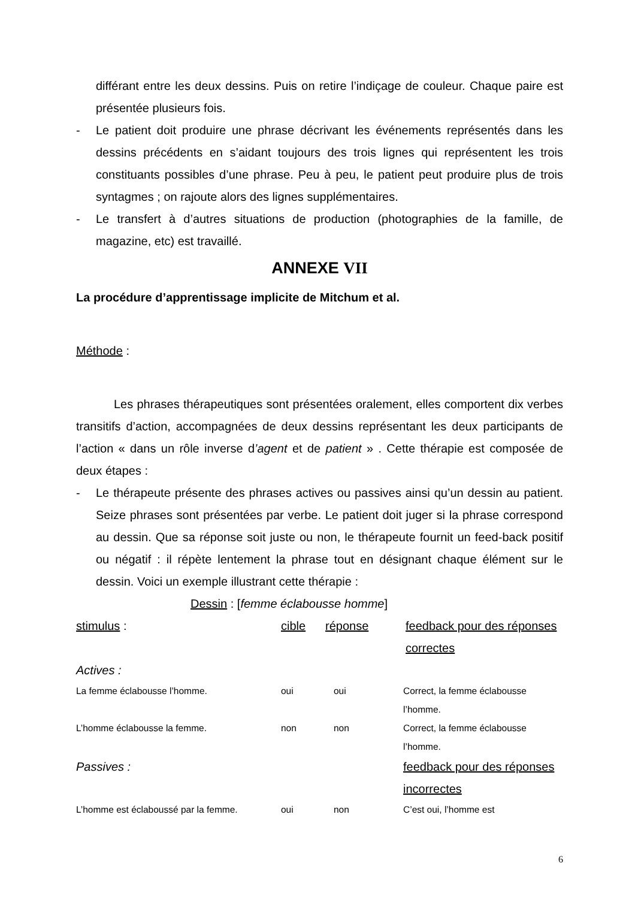différant entre les deux dessins. Puis on retire l’indiçage de couleur. Chaque paire est présentée plusieurs fois.
- Le patient doit produire une phrase décrivant les événements représentés dans les dessins précédents en s’aidant toujours des trois lignes qui représentent les trois constituants possibles d’une phrase. Peu à peu, le patient peut produire plus de trois syntagmes ; on rajoute alors des lignes supplémentaires.
- Le transfert à d’autres situations de production (photographies de la famille, de magazine, etc) est travaillé.
ANNEXE VII
La procédure d’apprentissage implicite de Mitchum et al.
Méthode :
Les phrases thérapeutiques sont présentées oralement, elles comportent dix verbes transitifs d’action, accompagnées de deux dessins représentant les deux participants de l’action « dans un rôle inverse d’agent et de patient » . Cette thérapie est composée de deux étapes :
- Le thérapeute présente des phrases actives ou passives ainsi qu’un dessin au patient. Seize phrases sont présentées par verbe. Le patient doit juger si la phrase correspond au dessin. Que sa réponse soit juste ou non, le thérapeute fournit un feed-back positif ou négatif : il répète lentement la phrase tout en désignant chaque élément sur le dessin. Voici un exemple illustrant cette thérapie :
Dessin : [femme éclabousse homme]
| stimulus : | cible | réponse | feedback pour des réponses correctes |
| Actives : | | | |
| La femme éclabousse l’homme. | oui | oui | Correct, la femme éclabousse l’homme. |
| L’homme éclabousse la femme. | non | non | Correct, la femme éclabousse l’homme. |
| Passives : | feedback pour des réponses incorrectes |
| L’homme est éclaboussé par la femme. | oui | non | C’est oui, l’homme est |
6